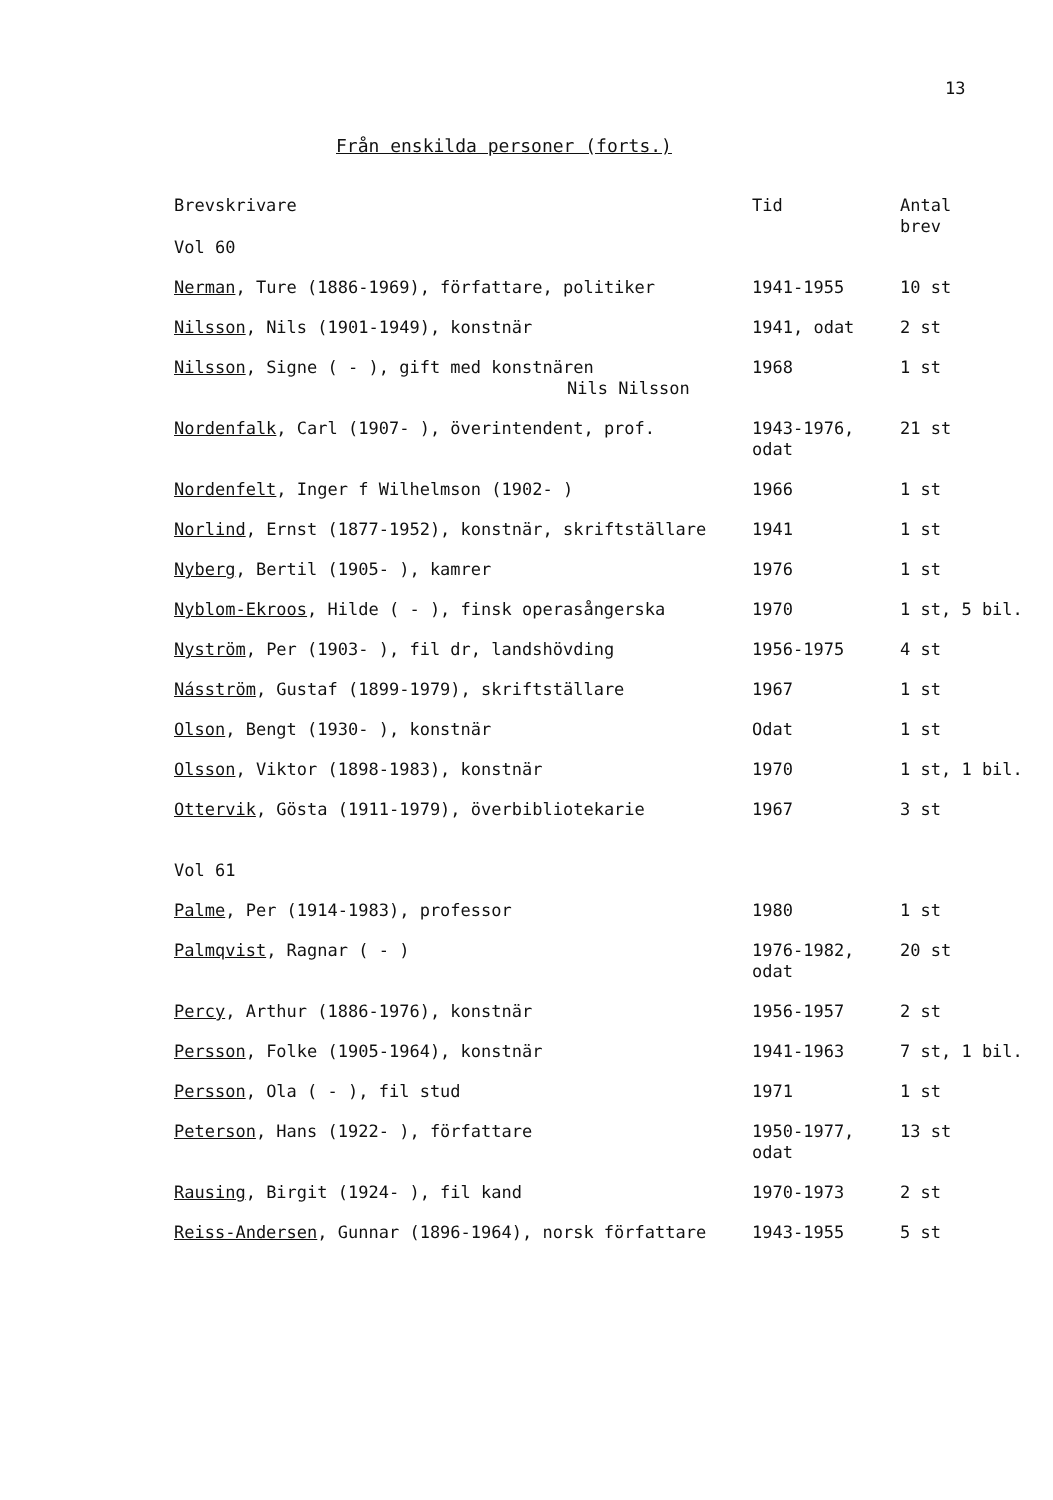13
Från enskilda personer (forts.)
| Brevskrivare Vol 60 | Tid | Antal brev |
| --- | --- | --- |
| Nerman , Ture (1886-1969), författare, politiker | 1941-1955 | 10 st |
| Nilsson , Nils (1901-1949), konstnär | 1941, odat | 2 st |
| Nilsson , Signe ( - ), gift med konstnären Nils Nilsson | 1968 | 1 st |
| Nordenfalk , Carl (1907- ), överintendent, prof. | 1943-1976, odat | 21 st |
| Nordenfelt , Inger f Wilhelmson (1902- ) | 1966 | 1 st |
| Norlind , Ernst (1877-1952), konstnär, skriftställare | 1941 | 1 st |
| Nyberg , Bertil (1905- ), kamrer | 1976 | 1 st |
| Nyblom-Ekroos , Hilde ( - ), finsk operasångerska | 1970 | 1 st, 5 bil. |
| Nyström , Per (1903- ), fil dr, landshövding | 1956-1975 | 4 st |
| Násström , Gustaf (1899-1979), skriftställare | 1967 | 1 st |
| Olson , Bengt (1930- ), konstnär | Odat | 1 st |
| Olsson , Viktor (1898-1983), konstnär | 1970 | 1 st, 1 bil. |
| Ottervik , Gösta (1911-1979), överbibliotekarie | 1967 | 3 st |
| Vol 61 | | |
| Palme , Per (1914-1983), professor | 1980 | 1 st |
| Palmqvist , Ragnar ( - ) | 1976-1982, odat | 20 st |
| Percy , Arthur (1886-1976), konstnär | 1956-1957 | 2 st |
| Persson , Folke (1905-1964), konstnär | 1941-1963 | 7 st, 1 bil. |
| Persson , Ola ( - ), fil stud | 1971 | 1 st |
| Peterson , Hans (1922- ), författare | 1950-1977, odat | 13 st |
| Rausing , Birgit (1924- ), fil kand | 1970-1973 | 2 st |
| Reiss-Andersen , Gunnar (1896-1964), norsk författare | 1943-1955 | 5 st |